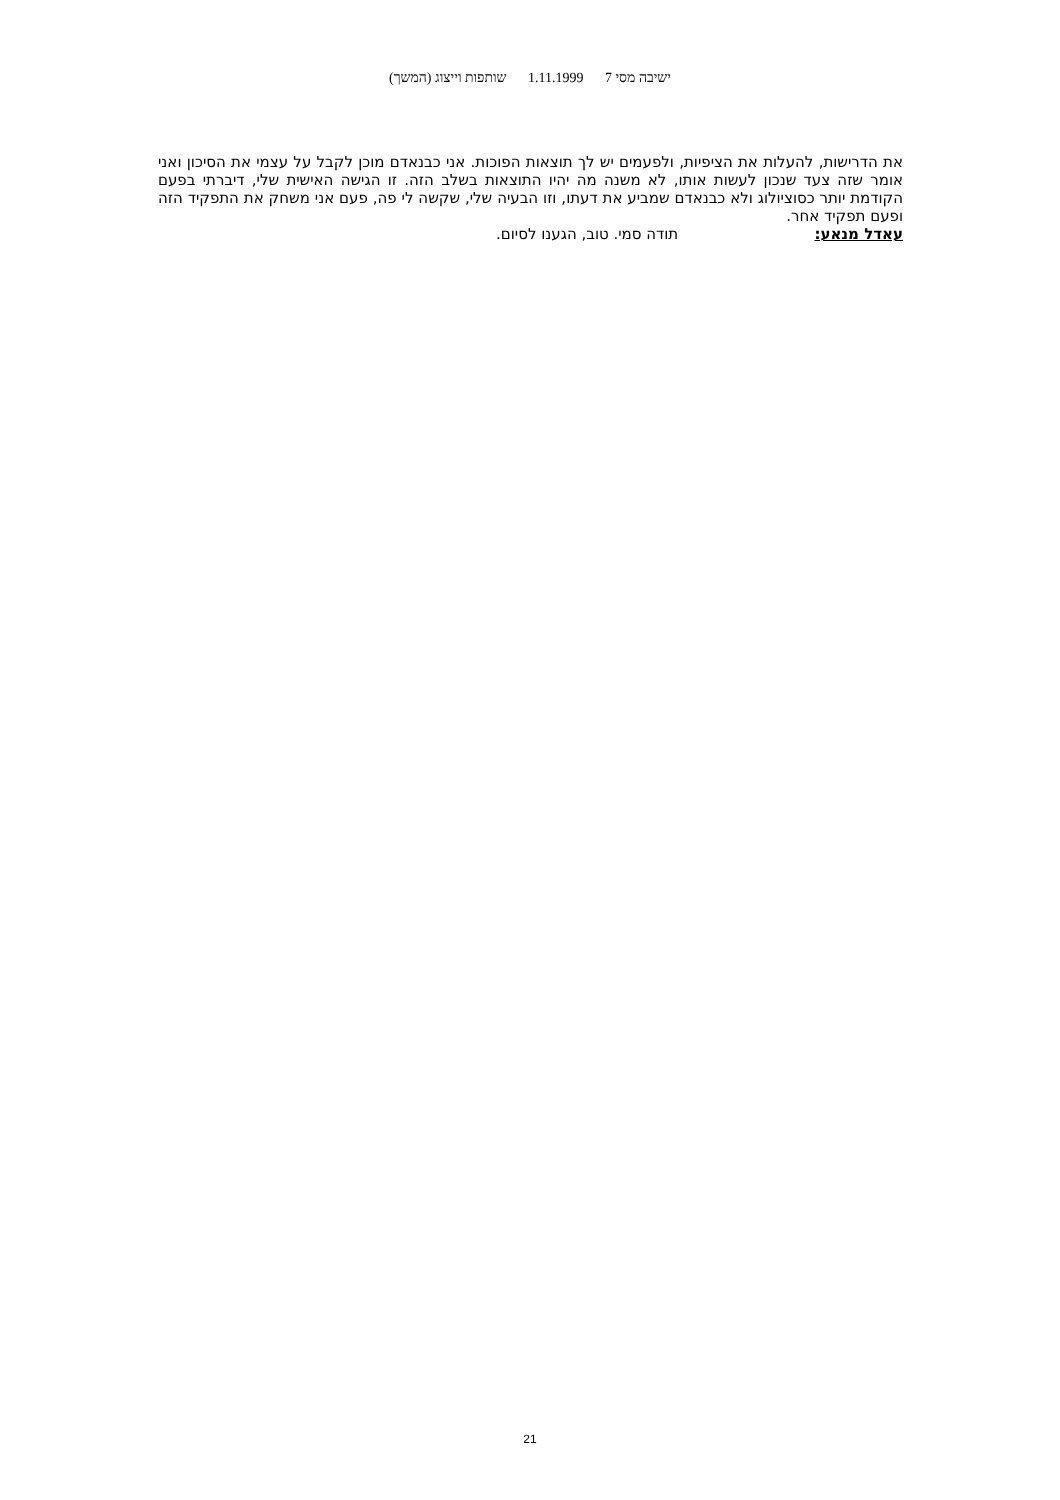ישיבה מסי 7 1.11.1999 שותפות וייצוג (המשך)
את הדרישות, להעלות את הציפיות, ולפעמים יש לך תוצאות הפוכות. אני כבנאדם מוכן לקבל על עצמי את הסיכון ואני אומר שזה צעד שנכון לעשות אותו, לא משנה מה יהיו התוצאות בשלב הזה. זו הגישה האישית שלי, דיברתי בפעם הקודמת יותר כסוציולוג ולא כבנאדם שמביע את דעתו, וזו הבעיה שלי, שקשה לי פה, פעם אני משחק את התפקיד הזה ופעם תפקיד אחר.
עאדל מנאע: תודה סמי. טוב, הגענו לסיום.
21